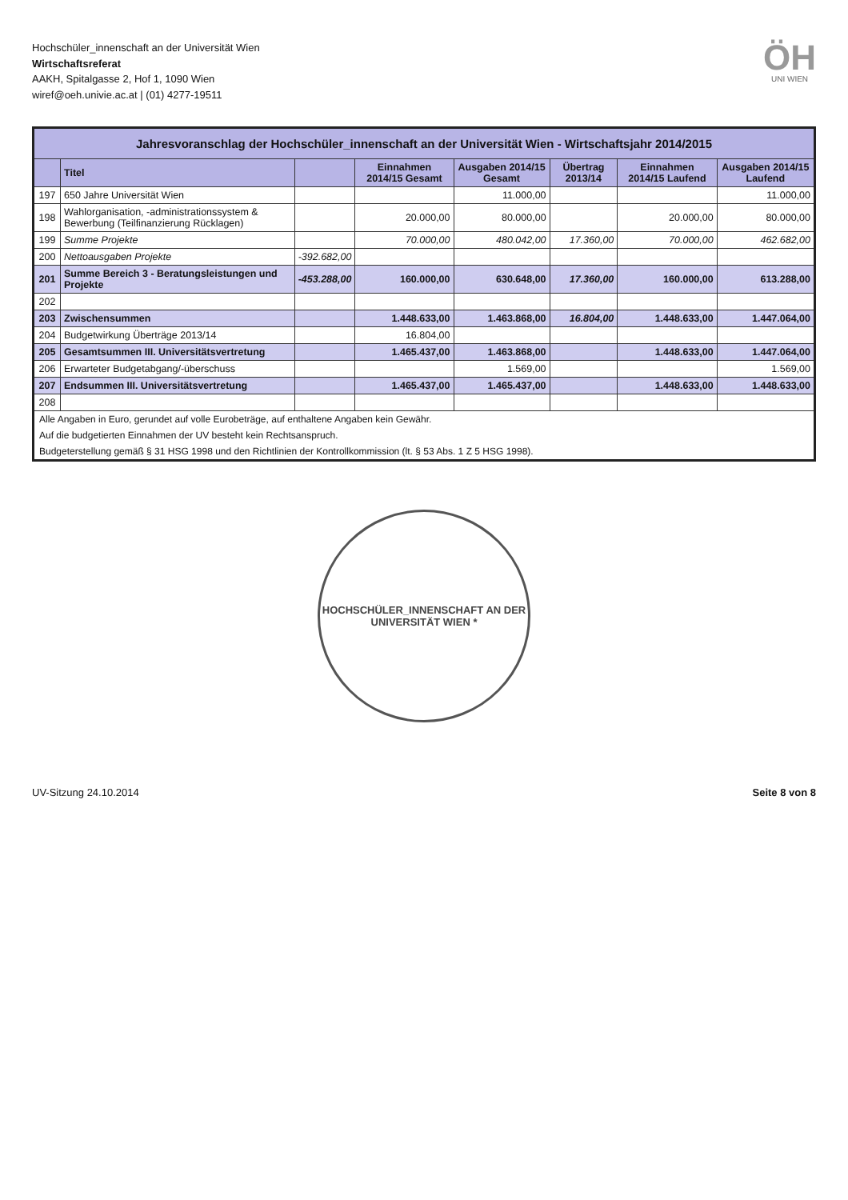Hochschüler_innenschaft an der Universität Wien
Wirtschaftsreferat
AAKH, Spitalgasse 2, Hof 1, 1090 Wien
wiref@oeh.univie.ac.at | (01) 4277-19511
ÖH
UNI WIEN
| Jahresvoranschlag der Hochschüler_innenschaft an der Universität Wien - Wirtschaftsjahr 2014/2015 | | | | | | | |
| | Titel | | Einnahmen 2014/15 Gesamt | Ausgaben 2014/15 Gesamt | Übertrag 2013/14 | Einnahmen 2014/15 Laufend | Ausgaben 2014/15 Laufend |
| 197 | 650 Jahre Universität Wien | | | 11.000,00 | | | 11.000,00 |
| 198 | Wahlorganisation, -administrationssystem & Bewerbung (Teilfinanzierung Rücklagen) | | 20.000,00 | 80.000,00 | | 20.000,00 | 80.000,00 |
| 199 | Summe Projekte | | 70.000,00 | 480.042,00 | 17.360,00 | 70.000,00 | 462.682,00 |
| 200 | Nettoausgaben Projekte | -392.682,00 | | | | | |
| 201 | Summe Bereich 3 - Beratungsleistungen und Projekte | -453.288,00 | 160.000,00 | 630.648,00 | 17.360,00 | 160.000,00 | 613.288,00 |
| 202 | | | | | | | |
| 203 | Zwischensummen | | 1.448.633,00 | 1.463.868,00 | 16.804,00 | 1.448.633,00 | 1.447.064,00 |
| 204 | Budgetwirkung Überträge 2013/14 | | 16.804,00 | | | | |
| 205 | Gesamtsummen III. Universitätsvertretung | | 1.465.437,00 | 1.463.868,00 | | 1.448.633,00 | 1.447.064,00 |
| 206 | Erwarteter Budgetabgang/-überschuss | | | 1.569,00 | | | 1.569,00 |
| 207 | Endsummen III. Universitätsvertretung | | 1.465.437,00 | 1.465.437,00 | | 1.448.633,00 | 1.448.633,00 |
| 208 | | | | | | | |
| Alle Angaben in Euro, gerundet auf volle Eurobeträge, auf enthaltene Angaben kein Gewähr. | | | | | | | |
| Auf die budgetierten Einnahmen der UV besteht kein Rechtsanspruch. | | | | | | | |
| Budgeterstellung gemäß § 31 HSG 1998 und den Richtlinien der Kontrollkommission (lt. § 53 Abs. 1 Z 5 HSG 1998). | | | | | | | |
HOCHSCHÜLER_INNENSCHAFT AN DER UNIVERSITÄT WIEN *
UV-Sitzung 24.10.2014 Seite 8 von 8